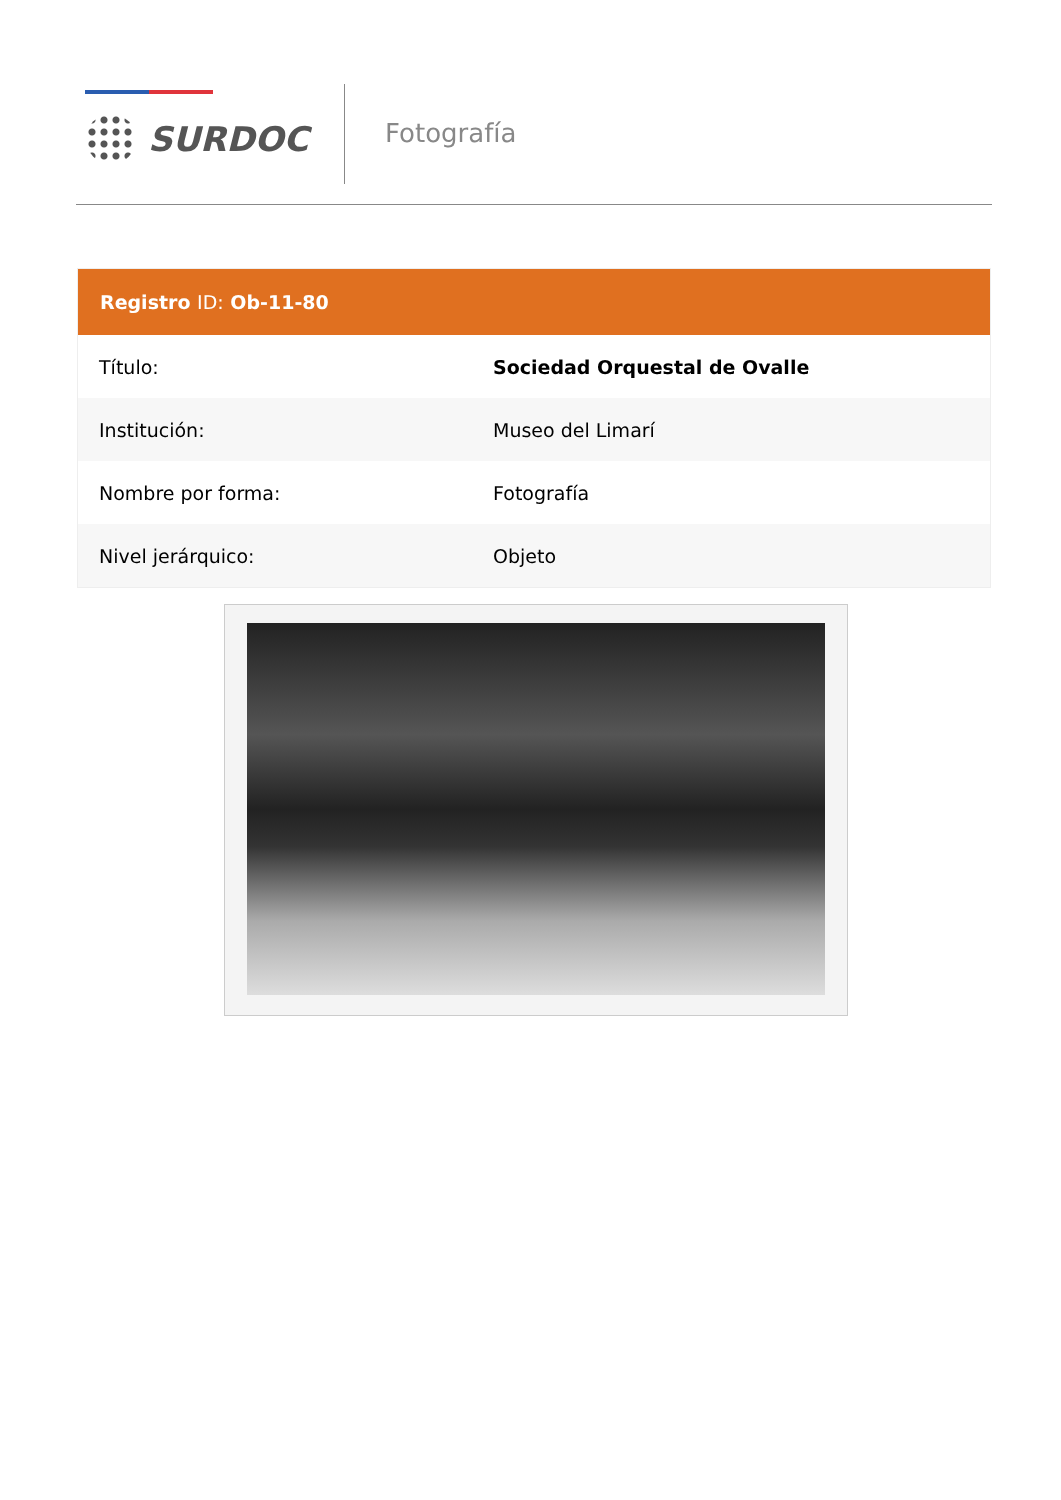SURDOC
Fotografía
| Registro ID: Ob-11-80 | |
| --- | --- |
| Título: | Sociedad Orquestal de Ovalle |
| Institución: | Museo del Limarí |
| Nombre por forma: | Fotografía |
| Nivel jerárquico: | Objeto |